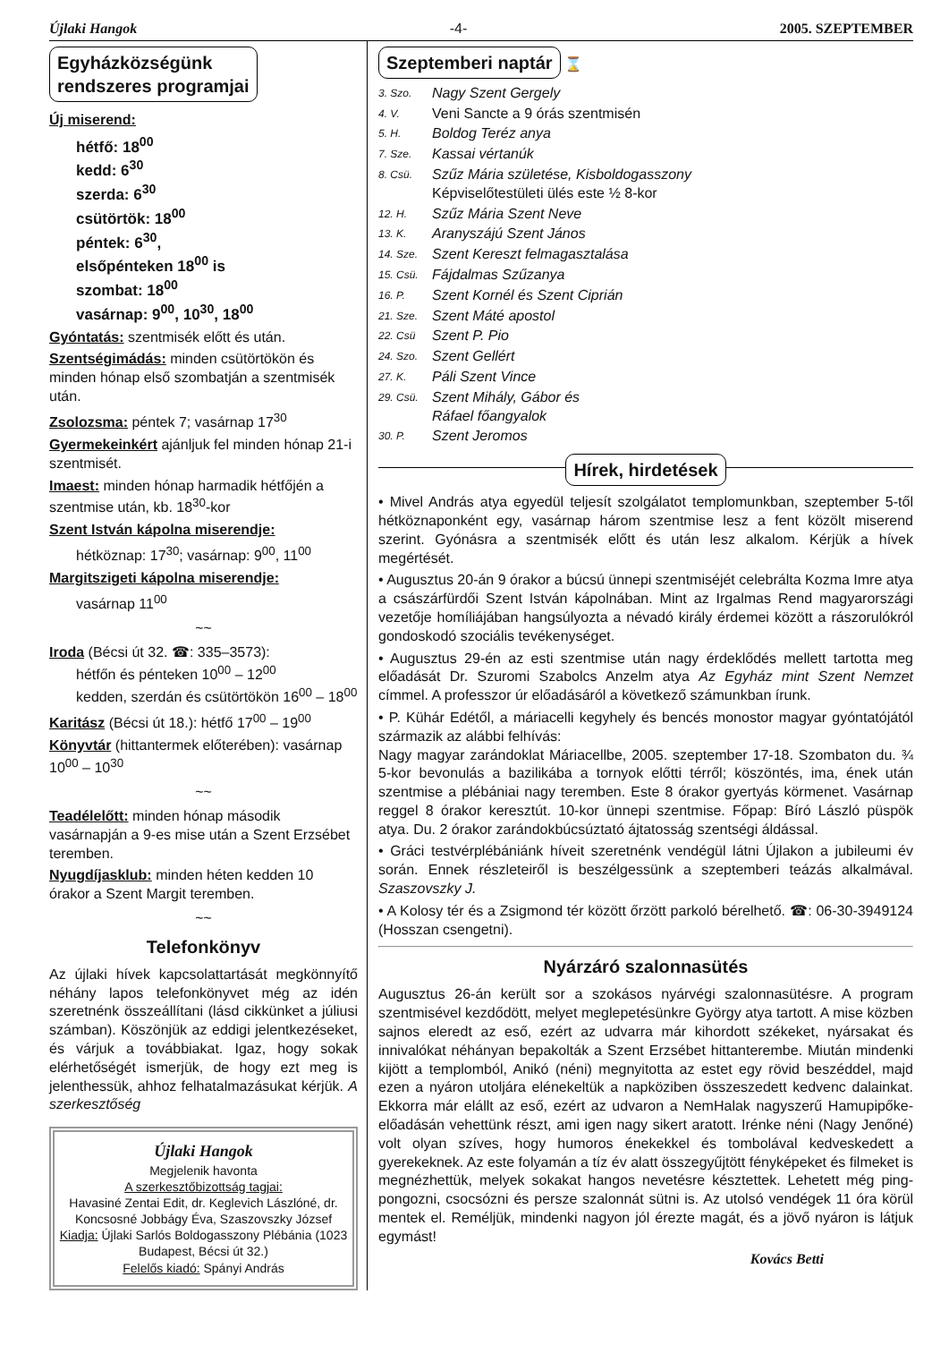Újlaki Hangok -4- 2005. SZEPTEMBER
Egyházközségünk
rendszeres programjai
Új miserend:
hétfő: 18<sup>00</sup>
kedd: 6<sup>30</sup>
szerda: 6<sup>30</sup>
csütörtök: 18<sup>00</sup>
péntek: 6<sup>30</sup>,
elsőpénteken 18<sup>00</sup> is
szombat: 18<sup>00</sup>
vasárnap: 9<sup>00</sup>, 10<sup>30</sup>, 18<sup>00</sup>
Gyóntatás: szentmisék előtt és után.
Szentségimádás: minden csütörtökön és minden hónap első szombatján a szentmisék után.
Zsolozsma: péntek 7; vasárnap 17<sup>30</sup>
Gyermekeinkért ajánljuk fel minden hónap 21-i szentmisét.
Imaest: minden hónap harmadik hétfőjén a szentmise után, kb. 18<sup>30</sup>-kor
Szent István kápolna miserendje:
hétköznap: 17<sup>30</sup>; vasárnap: 9<sup>00</sup>, 11<sup>00</sup>
Margitszigeti kápolna miserendje:
vasárnap 11<sup>00</sup>
~~
Iroda (Bécsi út 32. ☎: 335–3573):
hétfőn és pénteken 10<sup>00</sup> – 12<sup>00</sup>
kedden, szerdán és csütörtökön 16<sup>00</sup> – 18<sup>00</sup>
Karitász (Bécsi út 18.): hétfő 17<sup>00</sup> – 19<sup>00</sup>
Könyvtár (hittantermek előterében): vasárnap 10<sup>00</sup> – 10<sup>30</sup>
~~
Teadélelőtt: minden hónap második vasárnapján a 9-es mise után a Szent Erzsébet teremben.
Nyugdíjasklub: minden héten kedden 10 órakor a Szent Margit teremben.
~~
Telefonkönyv
Az újlaki hívek kapcsolattartását megkönnyítő néhány lapos telefonkönyvet még az idén szeretnénk összeállítani (lásd cikkünket a júliusi számban). Köszönjük az eddigi jelentkezéseket, és várjuk a továbbiakat. Igaz, hogy sokak elérhetőségét ismerjük, de hogy ezt meg is jelenthessük, ahhoz felhatalmazásukat kérjük. A szerkesztőség
Újlaki Hangok
Megjelenik havonta
A szerkesztőbizottság tagjai:
Havasiné Zentai Edit, dr. Keglevich Lászlóné, dr. Koncsosné Jobbágy Éva, Szaszovszky József
Kiadja: Újlaki Sarlós Boldogasszony Plébánia (1023 Budapest, Bécsi út 32.)
Felelős kiadó: Spányi András
Szeptemberi naptár
⌛
3. Szo. Nagy Szent Gergely 4. V. Veni Sancte a 9 órás szentmisén 5. H. Boldog Teréz anya 7. Sze. Kassai vértanúk 8. Csü. Szűz Mária születése, Kisboldogasszony
Képviselőtestületi ülés este ½ 8-kor 12. H. Szűz Mária Szent Neve 13. K. Aranyszájú Szent János 14. Sze. Szent Kereszt felmagasztalása 15. Csü. Fájdalmas Szűzanya 16. P. Szent Kornél és Szent Ciprián 21. Sze. Szent Máté apostol 22. Csü Szent P. Pio 24. Szo. Szent Gellért 27. K. Páli Szent Vince 29. Csü. Szent Mihály, Gábor és
Ráfael főangyalok 30. P. Szent Jeromos
Hírek, hirdetések
• Mivel András atya egyedül teljesít szolgálatot templomunkban, szeptember 5-től hétköznaponként egy, vasárnap három szentmise lesz a fent közölt miserend szerint. Gyónásra a szentmisék előtt és után lesz alkalom. Kérjük a hívek megértését.
• Augusztus 20-án 9 órakor a búcsú ünnepi szentmiséjét celebrálta Kozma Imre atya a császárfürdői Szent István kápolnában. Mint az Irgalmas Rend magyarországi vezetője homíliájában hangsúlyozta a névadó király érdemei között a rászorulókról gondoskodó szociális tevékenységet.
• Augusztus 29-én az esti szentmise után nagy érdeklődés mellett tartotta meg előadását Dr. Szuromi Szabolcs Anzelm atya Az Egyház mint Szent Nemzet címmel. A professzor úr előadásáról a következő számunkban írunk.
• P. Kühár Edétől, a máriacelli kegyhely és bencés monostor magyar gyóntatójától származik az alábbi felhívás:
Nagy magyar zarándoklat Máriacellbe, 2005. szeptember 17-18. Szombaton du. ¾ 5-kor bevonulás a bazilikába a tornyok előtti térről; köszöntés, ima, ének után szentmise a plébániai nagy teremben. Este 8 órakor gyertyás körmenet. Vasárnap reggel 8 órakor keresztút. 10-kor ünnepi szentmise. Főpap: Bíró László püspök atya. Du. 2 órakor zarándokbúcsúztató ájtatosság szentségi áldással.
• Gráci testvérplébániánk híveit szeretnénk vendégül látni Újlakon a jubileumi év során. Ennek részleteiről is beszélgessünk a szeptemberi teázás alkalmával. Szaszovszky J.
• A Kolosy tér és a Zsigmond tér között őrzött parkoló bérelhető. ☎: 06-30-3949124 (Hosszan csengetni).
Nyárzáró szalonnasütés
Augusztus 26-án került sor a szokásos nyárvégi szalonnasütésre. A program szentmisével kezdődött, melyet meglepetésünkre György atya tartott. A mise közben sajnos eleredt az eső, ezért az udvarra már kihordott székeket, nyársakat és innivalókat néhányan bepakolták a Szent Erzsébet hittanterembe. Miután mindenki kijött a templomból, Anikó (néni) megnyitotta az estet egy rövid beszéddel, majd ezen a nyáron utoljára elénekeltük a napköziben összeszedett kedvenc dalainkat. Ekkorra már elállt az eső, ezért az udvaron a NemHalak nagyszerű Hamupipőke-előadásán vehettünk részt, ami igen nagy sikert aratott. Irénke néni (Nagy Jenőné) volt olyan szíves, hogy humoros énekekkel és tombolával kedveskedett a gyerekeknek. Az este folyamán a tíz év alatt összegyűjtött fényképeket és filmeket is megnézhettük, melyek sokakat hangos nevetésre késztettek. Lehetett még ping-pongozni, csocsózni és persze szalonnát sütni is. Az utolsó vendégek 11 óra körül mentek el. Reméljük, mindenki nagyon jól érezte magát, és a jövő nyáron is látjuk egymást!
Kovács Betti